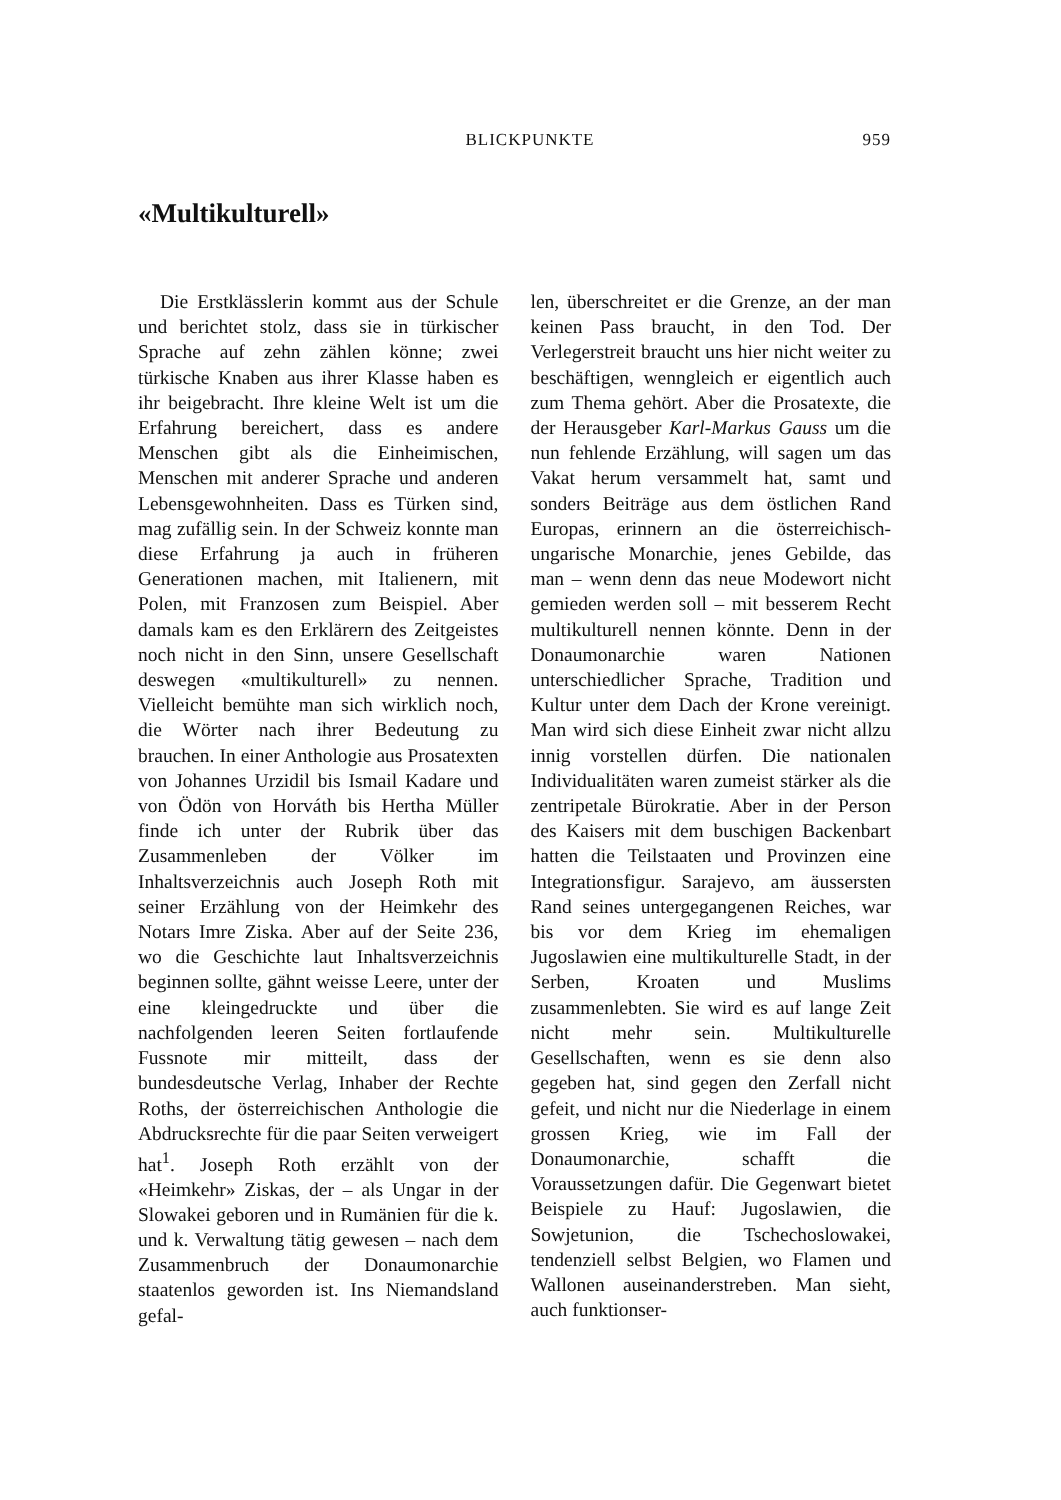BLICKPUNKTE 959
«Multikulturell»
Die Erstklässlerin kommt aus der Schule und berichtet stolz, dass sie in türkischer Sprache auf zehn zählen könne; zwei türkische Knaben aus ihrer Klasse haben es ihr beigebracht. Ihre kleine Welt ist um die Erfahrung bereichert, dass es andere Menschen gibt als die Einheimischen, Menschen mit anderer Sprache und anderen Lebensgewohnheiten. Dass es Türken sind, mag zufällig sein. In der Schweiz konnte man diese Erfahrung ja auch in früheren Generationen machen, mit Italienern, mit Polen, mit Franzosen zum Beispiel. Aber damals kam es den Erklärern des Zeitgeistes noch nicht in den Sinn, unsere Gesellschaft deswegen «multikulturell» zu nennen. Vielleicht bemühte man sich wirklich noch, die Wörter nach ihrer Bedeutung zu brauchen. In einer Anthologie aus Prosatexten von Johannes Urzidil bis Ismail Kadare und von Ödön von Horváth bis Hertha Müller finde ich unter der Rubrik über das Zusammenleben der Völker im Inhaltsverzeichnis auch Joseph Roth mit seiner Erzählung von der Heimkehr des Notars Imre Ziska. Aber auf der Seite 236, wo die Geschichte laut Inhaltsverzeichnis beginnen sollte, gähnt weisse Leere, unter der eine kleingedruckte und über die nachfolgenden leeren Seiten fortlaufende Fussnote mir mitteilt, dass der bundesdeutsche Verlag, Inhaber der Rechte Roths, der österreichischen Anthologie die Abdrucksrechte für die paar Seiten verweigert hat<sup>1</sup>. Joseph Roth erzählt von der «Heimkehr» Ziskas, der – als Ungar in der Slowakei geboren und in Rumänien für die k. und k. Verwaltung tätig gewesen – nach dem Zusammenbruch der Donaumonarchie staatenlos geworden ist. Ins Niemandsland gefal-
len, überschreitet er die Grenze, an der man keinen Pass braucht, in den Tod. Der Verlegerstreit braucht uns hier nicht weiter zu beschäftigen, wenngleich er eigentlich auch zum Thema gehört. Aber die Prosatexte, die der Herausgeber Karl-Markus Gauss um die nun fehlende Erzählung, will sagen um das Vakat herum versammelt hat, samt und sonders Beiträge aus dem östlichen Rand Europas, erinnern an die österreichisch-ungarische Monarchie, jenes Gebilde, das man – wenn denn das neue Modewort nicht gemieden werden soll – mit besserem Recht multikulturell nennen könnte. Denn in der Donaumonarchie waren Nationen unterschiedlicher Sprache, Tradition und Kultur unter dem Dach der Krone vereinigt. Man wird sich diese Einheit zwar nicht allzu innig vorstellen dürfen. Die nationalen Individualitäten waren zumeist stärker als die zentripetale Bürokratie. Aber in der Person des Kaisers mit dem buschigen Backenbart hatten die Teilstaaten und Provinzen eine Integrationsfigur. Sarajevo, am äussersten Rand seines untergegangenen Reiches, war bis vor dem Krieg im ehemaligen Jugoslawien eine multikulturelle Stadt, in der Serben, Kroaten und Muslims zusammenlebten. Sie wird es auf lange Zeit nicht mehr sein. Multikulturelle Gesellschaften, wenn es sie denn also gegeben hat, sind gegen den Zerfall nicht gefeit, und nicht nur die Niederlage in einem grossen Krieg, wie im Fall der Donaumonarchie, schafft die Voraussetzungen dafür. Die Gegenwart bietet Beispiele zu Hauf: Jugoslawien, die Sowjetunion, die Tschechoslowakei, tendenziell selbst Belgien, wo Flamen und Wallonen auseinanderstreben. Man sieht, auch funktionser-